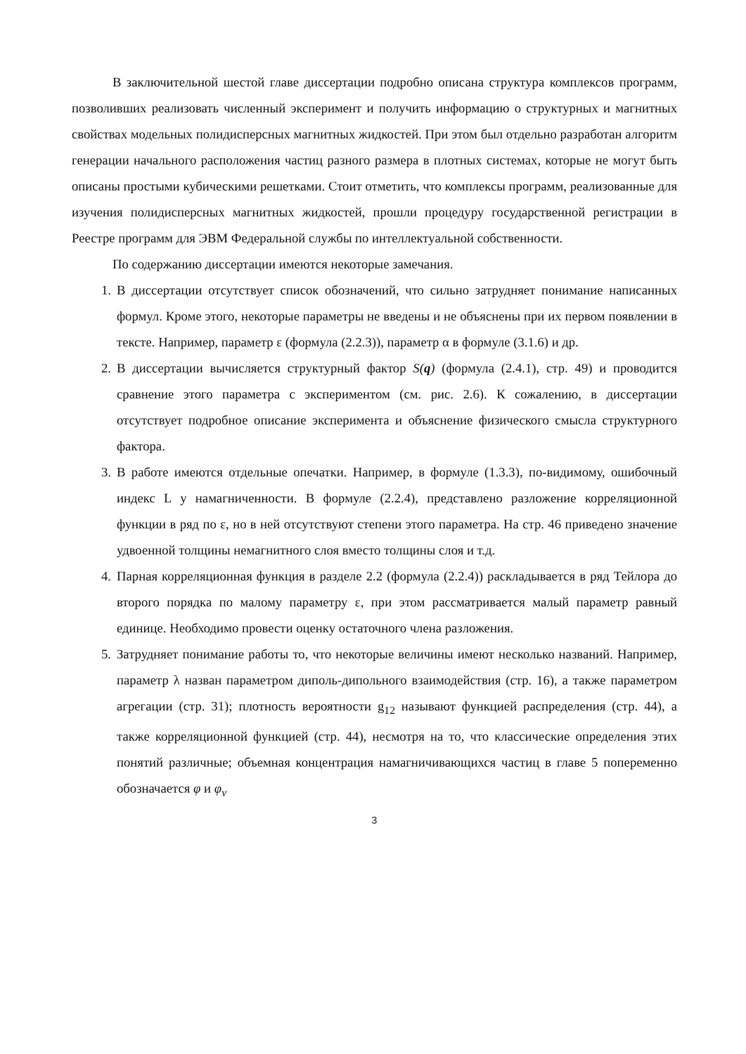В заключительной шестой главе диссертации подробно описана структура комплексов программ, позволивших реализовать численный эксперимент и получить информацию о структурных и магнитных свойствах модельных полидисперсных магнитных жидкостей. При этом был отдельно разработан алгоритм генерации начального расположения частиц разного размера в плотных системах, которые не могут быть описаны простыми кубическими решетками. Стоит отметить, что комплексы программ, реализованные для изучения полидисперсных магнитных жидкостей, прошли процедуру государственной регистрации в Реестре программ для ЭВМ Федеральной службы по интеллектуальной собственности.
По содержанию диссертации имеются некоторые замечания.
1. В диссертации отсутствует список обозначений, что сильно затрудняет понимание написанных формул. Кроме этого, некоторые параметры не введены и не объяснены при их первом появлении в тексте. Например, параметр ε (формула (2.2.3)), параметр α в формуле (3.1.6) и др.
2. В диссертации вычисляется структурный фактор S(q) (формула (2.4.1), стр. 49) и проводится сравнение этого параметра с экспериментом (см. рис. 2.6). К сожалению, в диссертации отсутствует подробное описание эксперимента и объяснение физического смысла структурного фактора.
3. В работе имеются отдельные опечатки. Например, в формуле (1.3.3), по-видимому, ошибочный индекс L у намагниченности. В формуле (2.2.4), представлено разложение корреляционной функции в ряд по ε, но в ней отсутствуют степени этого параметра. На стр. 46 приведено значение удвоенной толщины немагнитного слоя вместо толщины слоя и т.д.
4. Парная корреляционная функция в разделе 2.2 (формула (2.2.4)) раскладывается в ряд Тейлора до второго порядка по малому параметру ε, при этом рассматривается малый параметр равный единице. Необходимо провести оценку остаточного члена разложения.
5. Затрудняет понимание работы то, что некоторые величины имеют несколько названий. Например, параметр λ назван параметром диполь-дипольного взаимодействия (стр. 16), а также параметром агрегации (стр. 31); плотность вероятности g<sub>12</sub> называют функцией распределения (стр. 44), а также корреляционной функцией (стр. 44), несмотря на то, что классические определения этих понятий различные; объемная концентрация намагничивающихся частиц в главе 5 попеременно обозначается φ и φ<sub>v</sub>
3